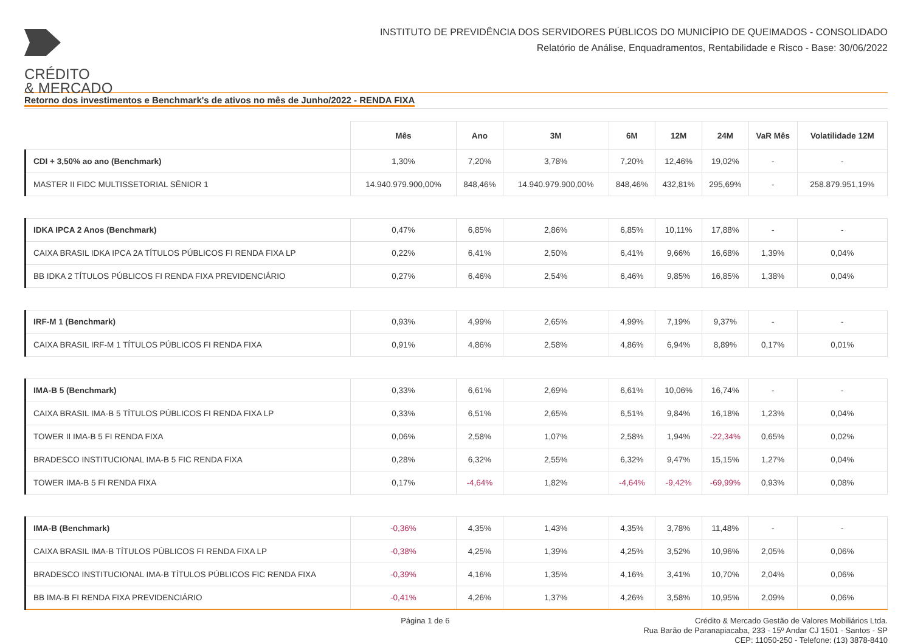CRÉDITO
& MERCADO
INSTITUTO DE PREVIDÊNCIA DOS SERVIDORES PÚBLICOS DO MUNICÍPIO DE QUEIMADOS - CONSOLIDADO
Relatório de Análise, Enquadramentos, Rentabilidade e Risco - Base: 30/06/2022
Retorno dos investimentos e Benchmark's de ativos no mês de Junho/2022 - RENDA FIXA
| | Mês | Ano | 3M | 6M | 12M | 24M | VaR Mês | Volatilidade 12M |
| --- | --- | --- | --- | --- | --- | --- | --- | --- |
| CDI + 3,50% ao ano (Benchmark) | 1,30% | 7,20% | 3,78% | 7,20% | 12,46% | 19,02% | - | - |
| MASTER II FIDC MULTISSETORIAL SÊNIOR 1 | 14.940.979.900,00% | 848,46% | 14.940.979.900,00% | 848,46% | 432,81% | 295,69% | - | 258.879.951,19% |
| IDKA IPCA 2 Anos (Benchmark) | 0,47% | 6,85% | 2,86% | 6,85% | 10,11% | 17,88% | - | - |
| CAIXA BRASIL IDKA IPCA 2A TÍTULOS PÚBLICOS FI RENDA FIXA LP | 0,22% | 6,41% | 2,50% | 6,41% | 9,66% | 16,68% | 1,39% | 0,04% |
| BB IDKA 2 TÍTULOS PÚBLICOS FI RENDA FIXA PREVIDENCIÁRIO | 0,27% | 6,46% | 2,54% | 6,46% | 9,85% | 16,85% | 1,38% | 0,04% |
| IRF-M 1 (Benchmark) | 0,93% | 4,99% | 2,65% | 4,99% | 7,19% | 9,37% | - | - |
| CAIXA BRASIL IRF-M 1 TÍTULOS PÚBLICOS FI RENDA FIXA | 0,91% | 4,86% | 2,58% | 4,86% | 6,94% | 8,89% | 0,17% | 0,01% |
| IMA-B 5 (Benchmark) | 0,33% | 6,61% | 2,69% | 6,61% | 10,06% | 16,74% | - | - |
| CAIXA BRASIL IMA-B 5 TÍTULOS PÚBLICOS FI RENDA FIXA LP | 0,33% | 6,51% | 2,65% | 6,51% | 9,84% | 16,18% | 1,23% | 0,04% |
| TOWER II IMA-B 5 FI RENDA FIXA | 0,06% | 2,58% | 1,07% | 2,58% | 1,94% | -22,34% | 0,65% | 0,02% |
| BRADESCO INSTITUCIONAL IMA-B 5 FIC RENDA FIXA | 0,28% | 6,32% | 2,55% | 6,32% | 9,47% | 15,15% | 1,27% | 0,04% |
| TOWER IMA-B 5 FI RENDA FIXA | 0,17% | -4,64% | 1,82% | -4,64% | -9,42% | -69,99% | 0,93% | 0,08% |
| IMA-B (Benchmark) | -0,36% | 4,35% | 1,43% | 4,35% | 3,78% | 11,48% | - | - |
| CAIXA BRASIL IMA-B TÍTULOS PÚBLICOS FI RENDA FIXA LP | -0,38% | 4,25% | 1,39% | 4,25% | 3,52% | 10,96% | 2,05% | 0,06% |
| BRADESCO INSTITUCIONAL IMA-B TÍTULOS PÚBLICOS FIC RENDA FIXA | -0,39% | 4,16% | 1,35% | 4,16% | 3,41% | 10,70% | 2,04% | 0,06% |
| BB IMA-B FI RENDA FIXA PREVIDENCIÁRIO | -0,41% | 4,26% | 1,37% | 4,26% | 3,58% | 10,95% | 2,09% | 0,06% |
Página 1 de 6
Crédito & Mercado Gestão de Valores Mobiliários Ltda.
Rua Barão de Paranapiacaba, 233 - 15º Andar CJ 1501 - Santos - SP
CEP: 11050-250 - Telefone: (13) 3878-8410